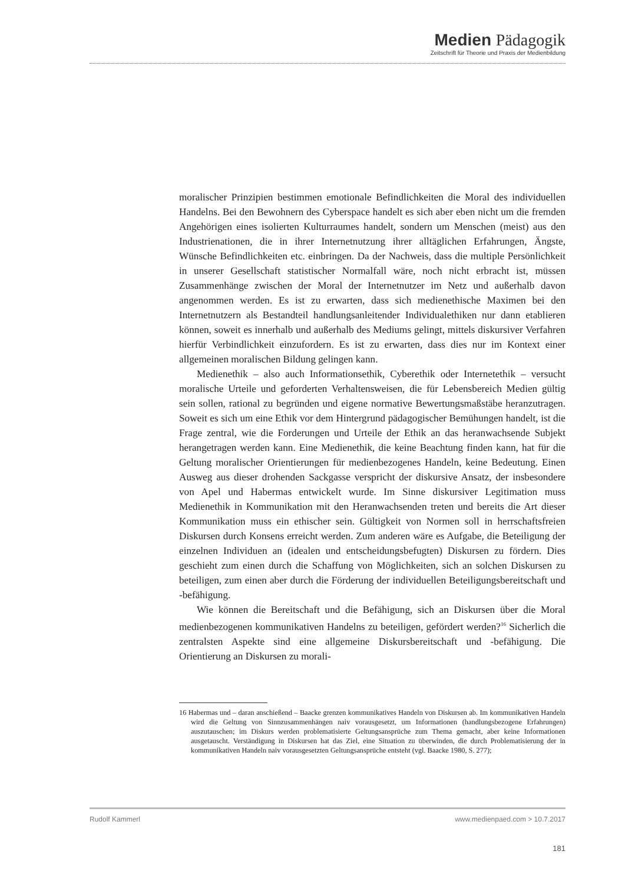Medien Pädagogik
Zeitschrift für Theorie und Praxis der Medienbildung
moralischer Prinzipien bestimmen emotionale Befindlichkeiten die Moral des individuellen Handelns. Bei den Bewohnern des Cyberspace handelt es sich aber eben nicht um die fremden Angehörigen eines isolierten Kulturraumes handelt, sondern um Menschen (meist) aus den Industrienationen, die in ihrer Internetnutzung ihrer alltäglichen Erfahrungen, Ängste, Wünsche Befindlichkeiten etc. einbringen. Da der Nachweis, dass die multiple Persönlichkeit in unserer Gesellschaft statistischer Normalfall wäre, noch nicht erbracht ist, müssen Zusammenhänge zwischen der Moral der Internetnutzer im Netz und außerhalb davon angenommen werden. Es ist zu erwarten, dass sich medienethische Maximen bei den Internetnutzern als Bestandteil handlungsanleitender Individualethiken nur dann etablieren können, soweit es innerhalb und außerhalb des Mediums gelingt, mittels diskursiver Verfahren hierfür Verbindlichkeit einzufordern. Es ist zu erwarten, dass dies nur im Kontext einer allgemeinen moralischen Bildung gelingen kann.
Medienethik – also auch Informationsethik, Cyberethik oder Internetethik – versucht moralische Urteile und geforderten Verhaltensweisen, die für Lebensbereich Medien gültig sein sollen, rational zu begründen und eigene normative Bewertungsmaßstäbe heranzutragen. Soweit es sich um eine Ethik vor dem Hintergrund pädagogischer Bemühungen handelt, ist die Frage zentral, wie die Forderungen und Urteile der Ethik an das heranwachsende Subjekt herangetragen werden kann. Eine Medienethik, die keine Beachtung finden kann, hat für die Geltung moralischer Orientierungen für medienbezogenes Handeln, keine Bedeutung. Einen Ausweg aus dieser drohenden Sackgasse verspricht der diskursive Ansatz, der insbesondere von Apel und Habermas entwickelt wurde. Im Sinne diskursiver Legitimation muss Medienethik in Kommunikation mit den Heranwachsenden treten und bereits die Art dieser Kommunikation muss ein ethischer sein. Gültigkeit von Normen soll in herrschaftsfreien Diskursen durch Konsens erreicht werden. Zum anderen wäre es Aufgabe, die Beteiligung der einzelnen Individuen an (idealen und entscheidungsbefugten) Diskursen zu fördern. Dies geschieht zum einen durch die Schaffung von Möglichkeiten, sich an solchen Diskursen zu beteiligen, zum einen aber durch die Förderung der individuellen Beteiligungsbereitschaft und -befähigung.
Wie können die Bereitschaft und die Befähigung, sich an Diskursen über die Moral medienbezogenen kommunikativen Handelns zu beteiligen, gefördert werden?<sup>16</sup> Sicherlich die zentralsten Aspekte sind eine allgemeine Diskursbereitschaft und -befähigung. Die Orientierung an Diskursen zu morali-
16 Habermas und – daran anschießend – Baacke grenzen kommunikatives Handeln von Diskursen ab. Im kommunikativen Handeln wird die Geltung von Sinnzusammenhängen naiv vorausgesetzt, um Informationen (handlungsbezogene Erfahrungen) auszutauschen; im Diskurs werden problematisierte Geltungsansprüche zum Thema gemacht, aber keine Informationen ausgetauscht. Verständigung in Diskursen hat das Ziel, eine Situation zu überwinden, die durch Problematisierung der in kommunikativen Handeln naiv vorausgesetzten Geltungsansprüche entsteht (vgl. Baacke 1980, S. 277);
Rudolf Kammerl www.medienpaed.com > 10.7.2017
181